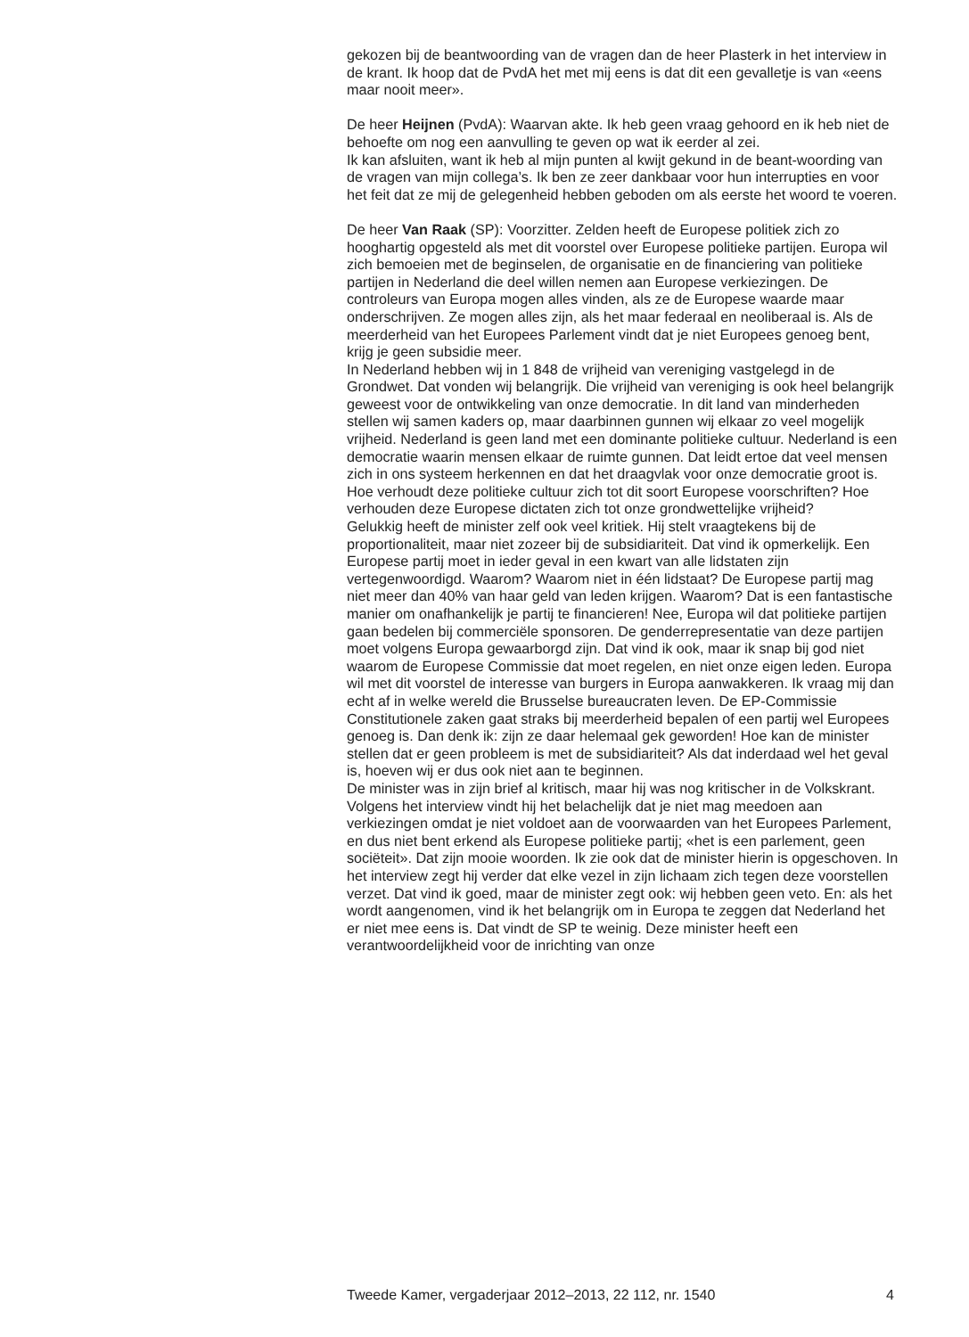gekozen bij de beantwoording van de vragen dan de heer Plasterk in het interview in de krant. Ik hoop dat de PvdA het met mij eens is dat dit een gevalletje is van «eens maar nooit meer».
De heer Heijnen (PvdA): Waarvan akte. Ik heb geen vraag gehoord en ik heb niet de behoefte om nog een aanvulling te geven op wat ik eerder al zei.
Ik kan afsluiten, want ik heb al mijn punten al kwijt gekund in de beant-woording van de vragen van mijn collega’s. Ik ben ze zeer dankbaar voor hun interrupties en voor het feit dat ze mij de gelegenheid hebben geboden om als eerste het woord te voeren.
De heer Van Raak (SP): Voorzitter. Zelden heeft de Europese politiek zich zo hooghartig opgesteld als met dit voorstel over Europese politieke partijen. Europa wil zich bemoeien met de beginselen, de organisatie en de financiering van politieke partijen in Nederland die deel willen nemen aan Europese verkiezingen. De controleurs van Europa mogen alles vinden, als ze de Europese waarde maar onderschrijven. Ze mogen alles zijn, als het maar federaal en neoliberaal is. Als de meerderheid van het Europees Parlement vindt dat je niet Europees genoeg bent, krijg je geen subsidie meer.
In Nederland hebben wij in 1 848 de vrijheid van vereniging vastgelegd in de Grondwet. Dat vonden wij belangrijk. Die vrijheid van vereniging is ook heel belangrijk geweest voor de ontwikkeling van onze democratie. In dit land van minderheden stellen wij samen kaders op, maar daarbinnen gunnen wij elkaar zo veel mogelijk vrijheid. Nederland is geen land met een dominante politieke cultuur. Nederland is een democratie waarin mensen elkaar de ruimte gunnen. Dat leidt ertoe dat veel mensen zich in ons systeem herkennen en dat het draagvlak voor onze democratie groot is. Hoe verhoudt deze politieke cultuur zich tot dit soort Europese voorschriften? Hoe verhouden deze Europese dictaten zich tot onze grondwettelijke vrijheid?
Gelukkig heeft de minister zelf ook veel kritiek. Hij stelt vraagtekens bij de proportionaliteit, maar niet zozeer bij de subsidiariteit. Dat vind ik opmerkelijk. Een Europese partij moet in ieder geval in een kwart van alle lidstaten zijn vertegenwoordigd. Waarom? Waarom niet in één lidstaat? De Europese partij mag niet meer dan 40% van haar geld van leden krijgen. Waarom? Dat is een fantastische manier om onafhankelijk je partij te financieren! Nee, Europa wil dat politieke partijen gaan bedelen bij commerciële sponsoren. De genderrepresentatie van deze partijen moet volgens Europa gewaarborgd zijn. Dat vind ik ook, maar ik snap bij god niet waarom de Europese Commissie dat moet regelen, en niet onze eigen leden. Europa wil met dit voorstel de interesse van burgers in Europa aanwakkeren. Ik vraag mij dan echt af in welke wereld die Brusselse bureaucraten leven. De EP-Commissie Constitutionele zaken gaat straks bij meerderheid bepalen of een partij wel Europees genoeg is. Dan denk ik: zijn ze daar helemaal gek geworden! Hoe kan de minister stellen dat er geen probleem is met de subsidiariteit? Als dat inderdaad wel het geval is, hoeven wij er dus ook niet aan te beginnen.
De minister was in zijn brief al kritisch, maar hij was nog kritischer in de Volkskrant. Volgens het interview vindt hij het belachelijk dat je niet mag meedoen aan verkiezingen omdat je niet voldoet aan de voorwaarden van het Europees Parlement, en dus niet bent erkend als Europese politieke partij; «het is een parlement, geen sociëteit». Dat zijn mooie woorden. Ik zie ook dat de minister hierin is opgeschoven. In het interview zegt hij verder dat elke vezel in zijn lichaam zich tegen deze voorstellen verzet. Dat vind ik goed, maar de minister zegt ook: wij hebben geen veto. En: als het wordt aangenomen, vind ik het belangrijk om in Europa te zeggen dat Nederland het er niet mee eens is. Dat vindt de SP te weinig. Deze minister heeft een verantwoordelijkheid voor de inrichting van onze
Tweede Kamer, vergaderjaar 2012–2013, 22 112, nr. 1540 4